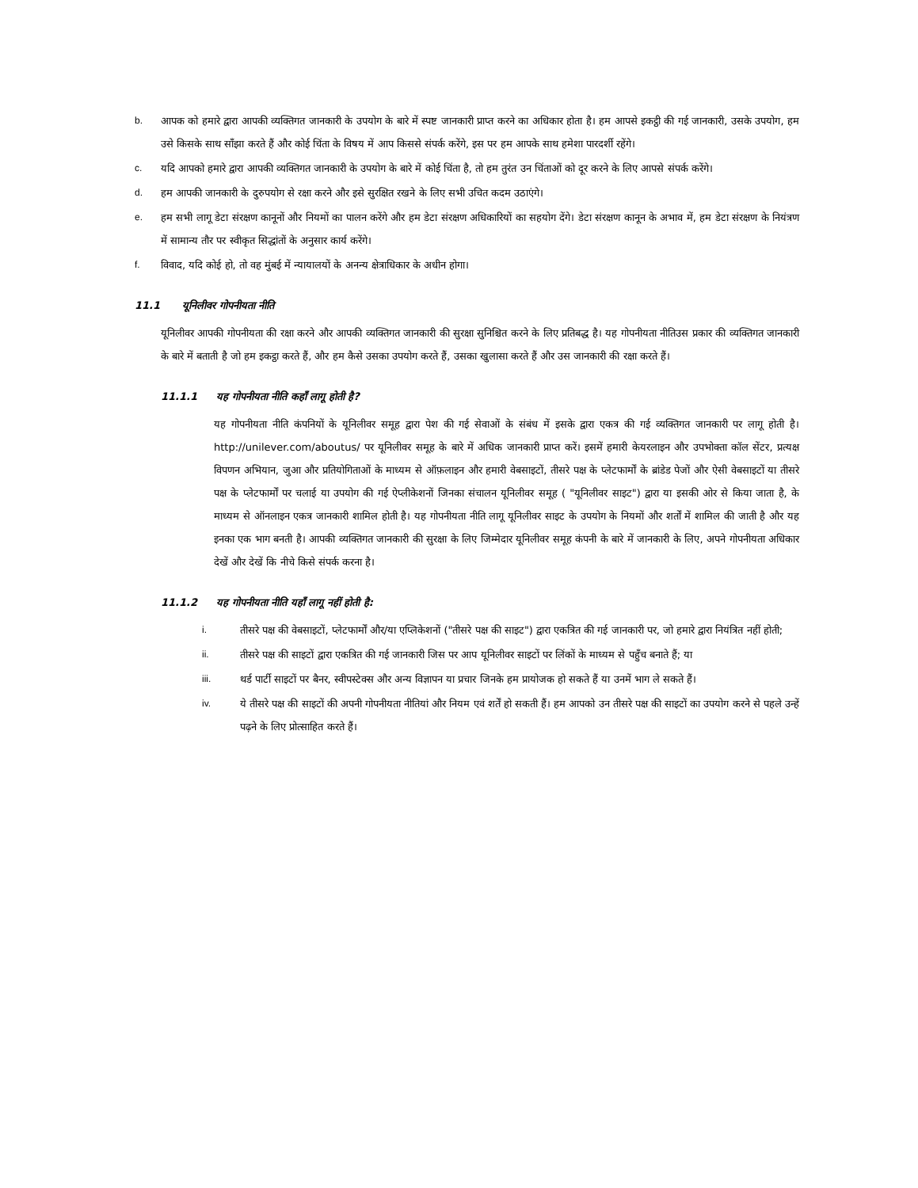b. आपक को हमारे द्वारा आपकी व्यक्तिगत जानकारी के उपयोग के बारे में स्पष्ट जानकारी प्राप्त करने का अधिकार होता है। हम आपसे इकट्ठी की गई जानकारी, उसके उपयोग, हम उसे किसके साथ साँझा करते हैं और कोई चिंता के विषय में आप किससे संपर्क करेंगे, इस पर हम आपके साथ हमेशा पारदर्शी रहेंगे।
c. यदि आपको हमारे द्वारा आपकी व्यक्तिगत जानकारी के उपयोग के बारे में कोई चिंता है, तो हम तुरंत उन चिंताओं को दूर करने के लिए आपसे संपर्क करेंगे।
d. हम आपकी जानकारी के दुरुपयोग से रक्षा करने और इसे सुरक्षित रखने के लिए सभी उचित कदम उठाएंगे।
e. हम सभी लागू डेटा संरक्षण कानूनों और नियमों का पालन करेंगे और हम डेटा संरक्षण अधिकारियों का सहयोग देंगे। डेटा संरक्षण कानून के अभाव में, हम डेटा संरक्षण के नियंत्रण में सामान्य तौर पर स्वीकृत सिद्धांतों के अनुसार कार्य करेंगे।
f. विवाद, यदि कोई हो, तो वह मुंबई में न्यायालयों के अनन्य क्षेत्राधिकार के अधीन होगा।
11.1 यूनिलीवर गोपनीयता नीति
यूनिलीवर आपकी गोपनीयता की रक्षा करने और आपकी व्यक्तिगत जानकारी की सुरक्षा सुनिश्चित करने के लिए प्रतिबद्ध है। यह गोपनीयता नीतिउस प्रकार की व्यक्तिगत जानकारी के बारे में बताती है जो हम इकट्ठा करते हैं, और हम कैसे उसका उपयोग करते हैं, उसका खुलासा करते हैं और उस जानकारी की रक्षा करते हैं।
11.1.1 यह गोपनीयता नीति कहाँ लागू होती है?
यह गोपनीयता नीति कंपनियों के यूनिलीवर समूह द्वारा पेश की गई सेवाओं के संबंध में इसके द्वारा एकत्र की गई व्यक्तिगत जानकारी पर लागू होती है। http://unilever.com/aboutus/ पर यूनिलीवर समूह के बारे में अधिक जानकारी प्राप्त करें। इसमें हमारी केयरलाइन और उपभोक्ता कॉल सेंटर, प्रत्यक्ष विपणन अभियान, जुआ और प्रतियोगिताओं के माध्यम से ऑफ़लाइन और हमारी वेबसाइटों, तीसरे पक्ष के प्लेटफार्मों के ब्रांडेड पेजों और ऐसी वेबसाइटों या तीसरे पक्ष के प्लेटफार्मों पर चलाई या उपयोग की गई ऐप्लीकेशनों जिनका संचालन यूनिलीवर समूह ( "यूनिलीवर साइट") द्वारा या इसकी ओर से किया जाता है, के माध्यम से ऑनलाइन एकत्र जानकारी शामिल होती है। यह गोपनीयता नीति लागू यूनिलीवर साइट के उपयोग के नियमों और शर्तों में शामिल की जाती है और यह इनका एक भाग बनती है। आपकी व्यक्तिगत जानकारी की सुरक्षा के लिए जिम्मेदार यूनिलीवर समूह कंपनी के बारे में जानकारी के लिए, अपने गोपनीयता अधिकार देखें और देखें कि नीचे किसे संपर्क करना है।
11.1.2 यह गोपनीयता नीति यहाँ लागू नहीं होती है:
i. तीसरे पक्ष की वेबसाइटों, प्लेटफार्मों और/या एप्लिकेशनों ("तीसरे पक्ष की साइट") द्वारा एकत्रित की गई जानकारी पर, जो हमारे द्वारा नियंत्रित नहीं होती;
ii. तीसरे पक्ष की साइटों द्वारा एकत्रित की गई जानकारी जिस पर आप यूनिलीवर साइटों पर लिंकों के माध्यम से पहुँच बनाते हैं; या
iii. थर्ड पार्टी साइटों पर बैनर, स्वीपस्टेक्स और अन्य विज्ञापन या प्रचार जिनके हम प्रायोजक हो सकते हैं या उनमें भाग ले सकते हैं।
iv. ये तीसरे पक्ष की साइटों की अपनी गोपनीयता नीतियां और नियम एवं शर्तें हो सकती हैं। हम आपको उन तीसरे पक्ष की साइटों का उपयोग करने से पहले उन्हें पढ़ने के लिए प्रोत्साहित करते हैं।